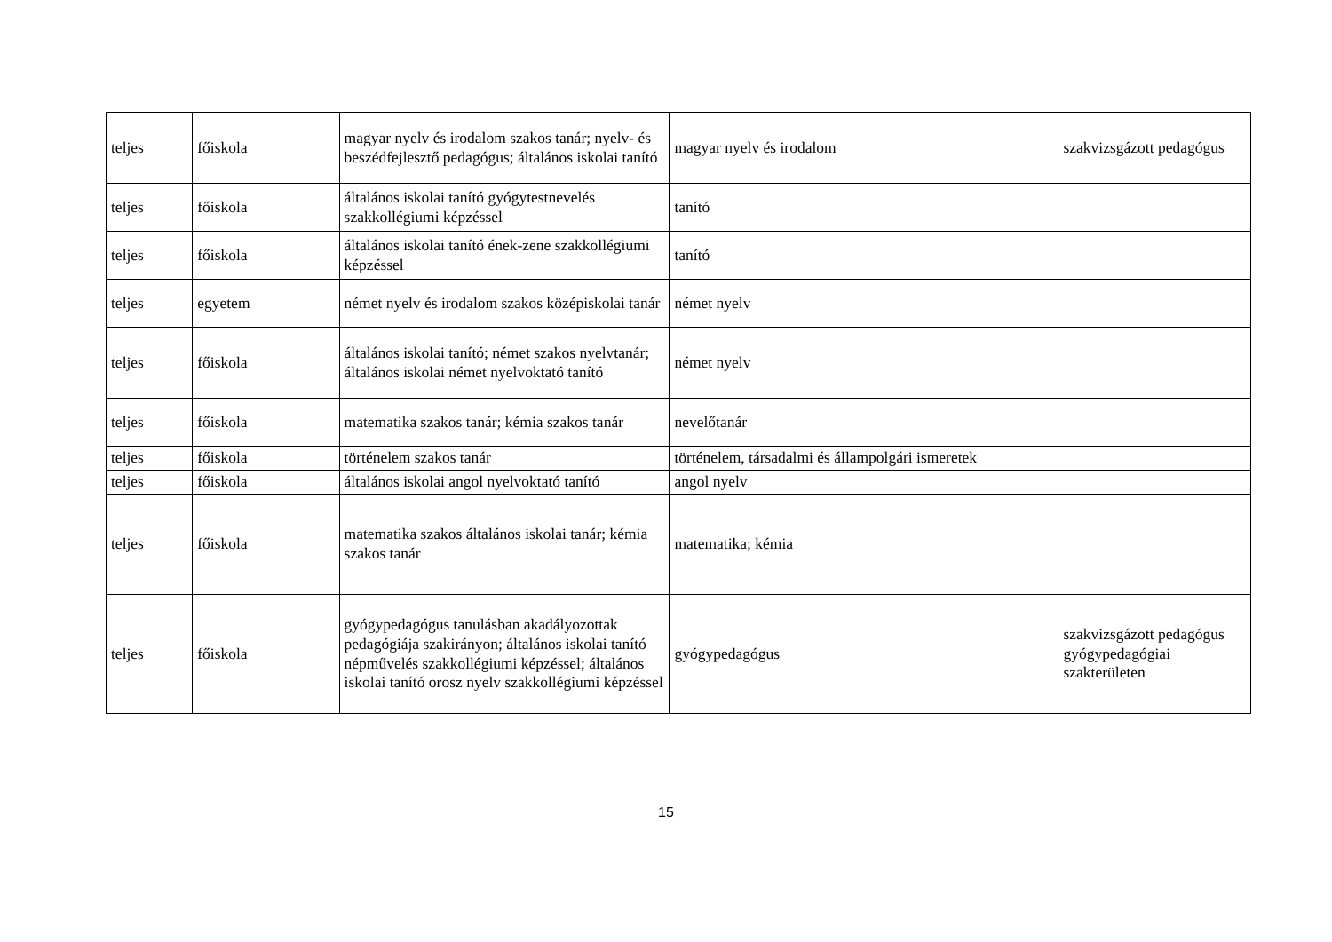| teljes | főiskola | magyar nyelv és irodalom szakos tanár; nyelv- és beszédfejlesztő pedagógus; általános iskolai tanító | magyar nyelv és irodalom | szakvizsgázott pedagógus |
| teljes | főiskola | általános iskolai tanító gyógytestnevelés szakkollégiumi képzéssel | tanító | |
| teljes | főiskola | általános iskolai tanító ének-zene szakkollégiumi képzéssel | tanító | |
| teljes | egyetem | német nyelv és irodalom szakos középiskolai tanár | német nyelv | |
| teljes | főiskola | általános iskolai tanító; német szakos nyelvtanár; általános iskolai német nyelvoktató tanító | német nyelv | |
| teljes | főiskola | matematika szakos tanár; kémia szakos tanár | nevelőtanár | |
| teljes | főiskola | történelem szakos tanár | történelem, társadalmi és állampolgári ismeretek | |
| teljes | főiskola | általános iskolai angol nyelvoktató tanító | angol nyelv | |
| teljes | főiskola | matematika szakos általános iskolai tanár; kémia szakos tanár | matematika; kémia | |
| teljes | főiskola | gyógypedagógus tanulásban akadályozottak pedagógiája szakirányon; általános iskolai tanító népművelés szakkollégiumi képzéssel; általános iskolai tanító orosz nyelv szakkollégiumi képzéssel | gyógypedagógus | szakvizsgázott pedagógus gyógypedagógiai szakterületen |
15